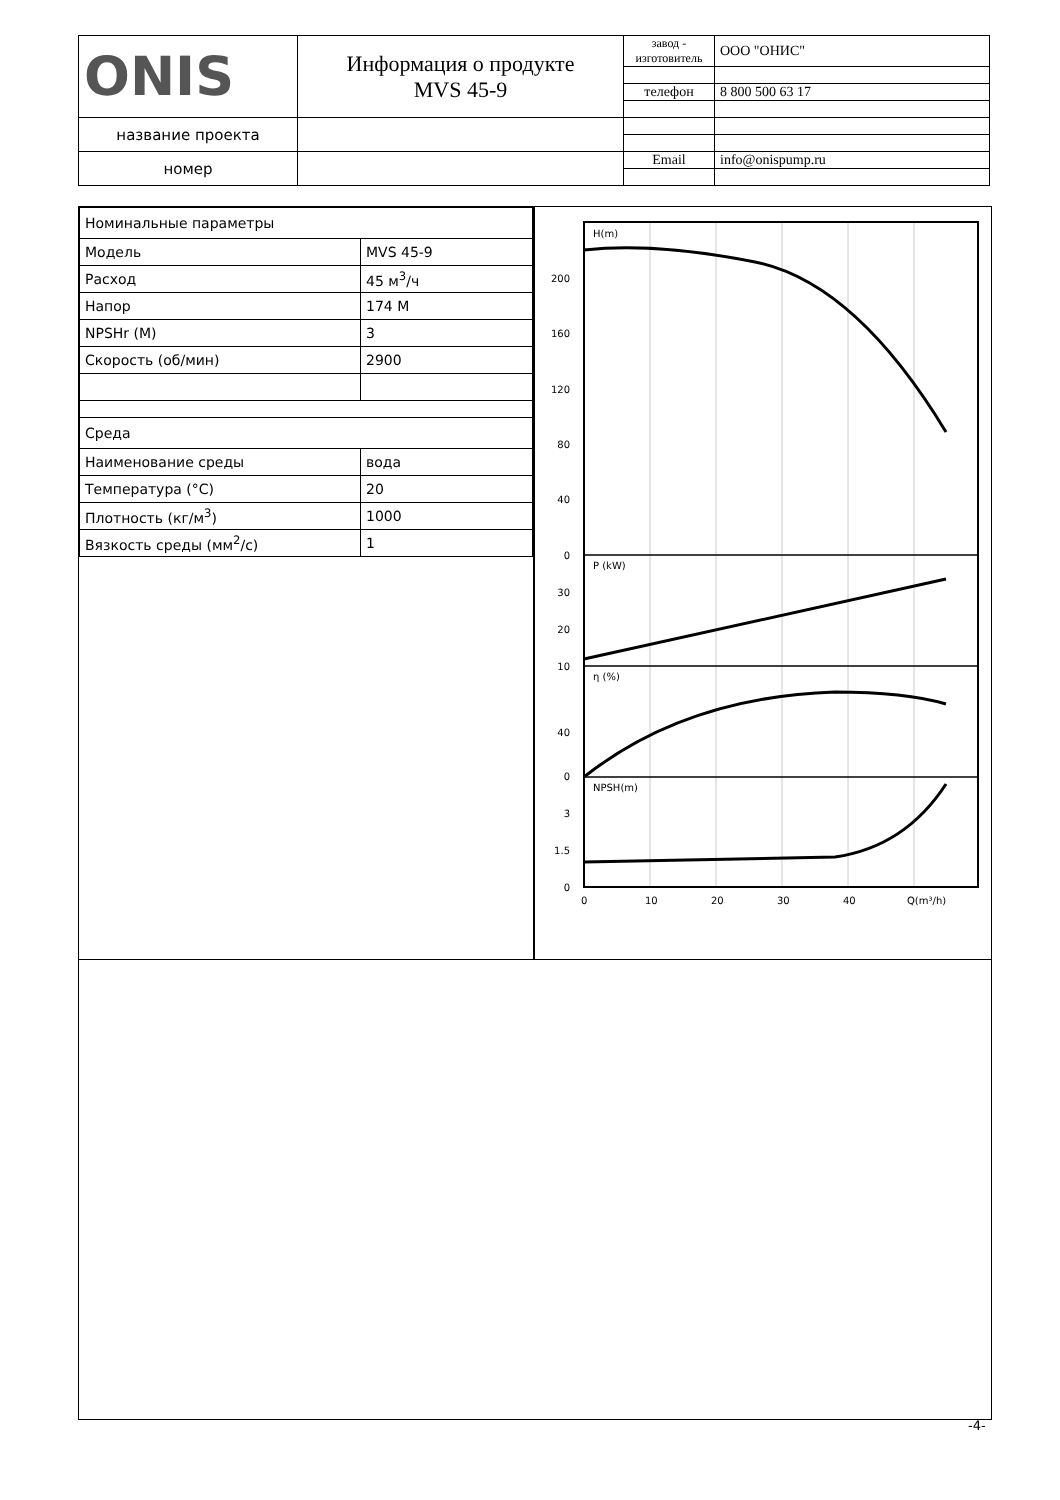| ONIS | Информация о продукте MVS 45-9 | завод - изготовитель | ООО "ОНИС" |
| | | телефон | 8 800 500 63 17 |
| название проекта | | | |
| номер | | Email | info@onispump.ru |
| Номинальные параметры | |
| Модель | MVS 45-9 |
| Расход | 45 м<sup>3</sup>/ч |
| Напор | 174 М |
| NPSHr (М) | 3 |
| Скорость (об/мин) | 2900 |
| Среда | |
| Наименование среды | вода |
| Температура (°C) | 20 |
| Плотность (кг/м<sup>3</sup>) | 1000 |
| Вязкость среды (мм<sup>2</sup>/с) | 1 |
200
160
120
80
40
0
30
20
10
40
0
3
1.5
0
H(m)
P (kW)
η (%)
NPSH(m)
0
10
20
30
40
Q(m³/h)
-4-